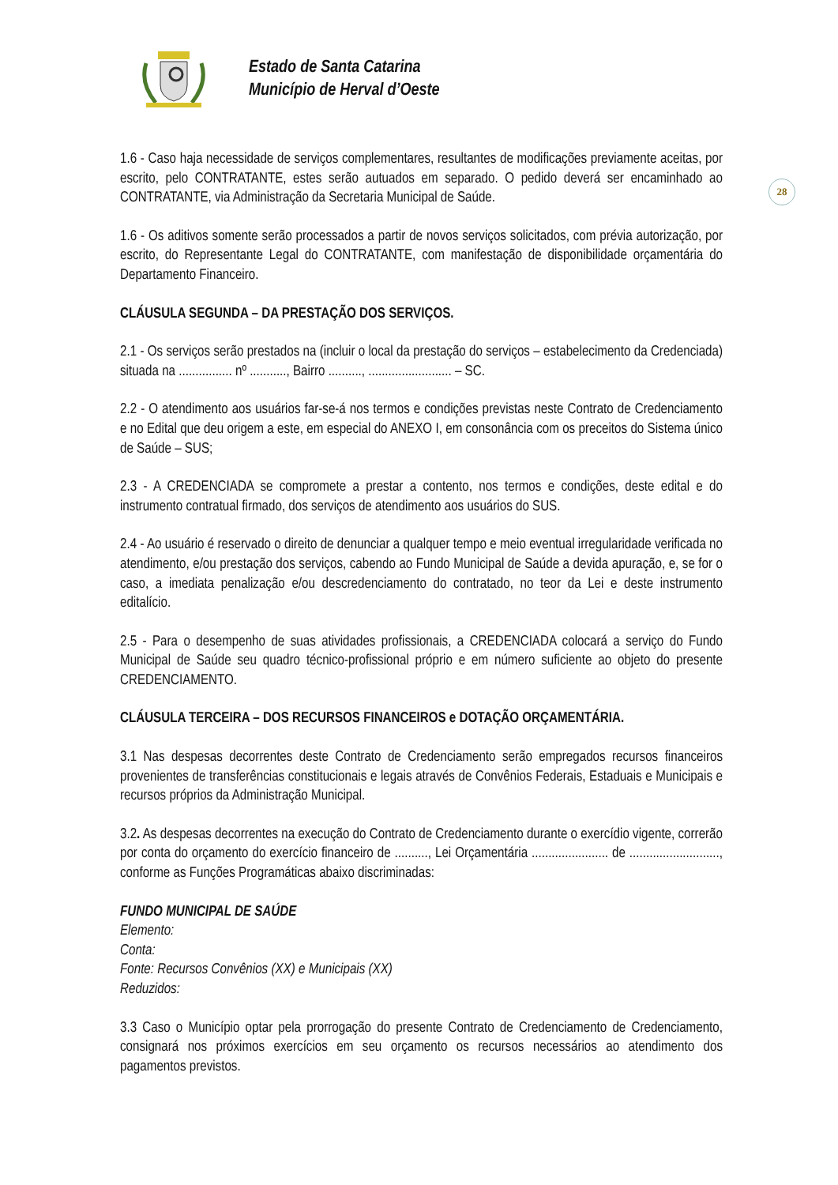Estado de Santa Catarina
Município de Herval d’Oeste
28
1.6 - Caso haja necessidade de serviços complementares, resultantes de modificações previamente aceitas, por escrito, pelo CONTRATANTE, estes serão autuados em separado. O pedido deverá ser encaminhado ao CONTRATANTE, via Administração da Secretaria Municipal de Saúde.
1.6 - Os aditivos somente serão processados a partir de novos serviços solicitados, com prévia autorização, por escrito, do Representante Legal do CONTRATANTE, com manifestação de disponibilidade orçamentária do Departamento Financeiro.
CLÁUSULA SEGUNDA – DA PRESTAÇÃO DOS SERVIÇOS.
2.1 - Os serviços serão prestados na (incluir o local da prestação do serviços – estabelecimento da Credenciada) situada na ................ nº ..........., Bairro .........., ......................... – SC.
2.2 - O atendimento aos usuários far-se-á nos termos e condições previstas neste Contrato de Credenciamento e no Edital que deu origem a este, em especial do ANEXO I, em consonância com os preceitos do Sistema único de Saúde – SUS;
2.3 - A CREDENCIADA se compromete a prestar a contento, nos termos e condições, deste edital e do instrumento contratual firmado, dos serviços de atendimento aos usuários do SUS.
2.4 - Ao usuário é reservado o direito de denunciar a qualquer tempo e meio eventual irregularidade verificada no atendimento, e/ou prestação dos serviços, cabendo ao Fundo Municipal de Saúde a devida apuração, e, se for o caso, a imediata penalização e/ou descredenciamento do contratado, no teor da Lei e deste instrumento editalício.
2.5 - Para o desempenho de suas atividades profissionais, a CREDENCIADA colocará a serviço do Fundo Municipal de Saúde seu quadro técnico-profissional próprio e em número suficiente ao objeto do presente CREDENCIAMENTO.
CLÁUSULA TERCEIRA – DOS RECURSOS FINANCEIROS e DOTAÇÃO ORÇAMENTÁRIA.
3.1 Nas despesas decorrentes deste Contrato de Credenciamento serão empregados recursos financeiros provenientes de transferências constitucionais e legais através de Convênios Federais, Estaduais e Municipais e recursos próprios da Administração Municipal.
3.2. As despesas decorrentes na execução do Contrato de Credenciamento durante o exercídio vigente, correrão por conta do orçamento do exercício financeiro de .........., Lei Orçamentária ....................... de ..........................., conforme as Funções Programáticas abaixo discriminadas:
FUNDO MUNICIPAL DE SAÚDE
Elemento:
Conta:
Fonte: Recursos Convênios (XX) e Municipais (XX)
Reduzidos:
3.3 Caso o Município optar pela prorrogação do presente Contrato de Credenciamento de Credenciamento, consignará nos próximos exercícios em seu orçamento os recursos necessários ao atendimento dos pagamentos previstos.